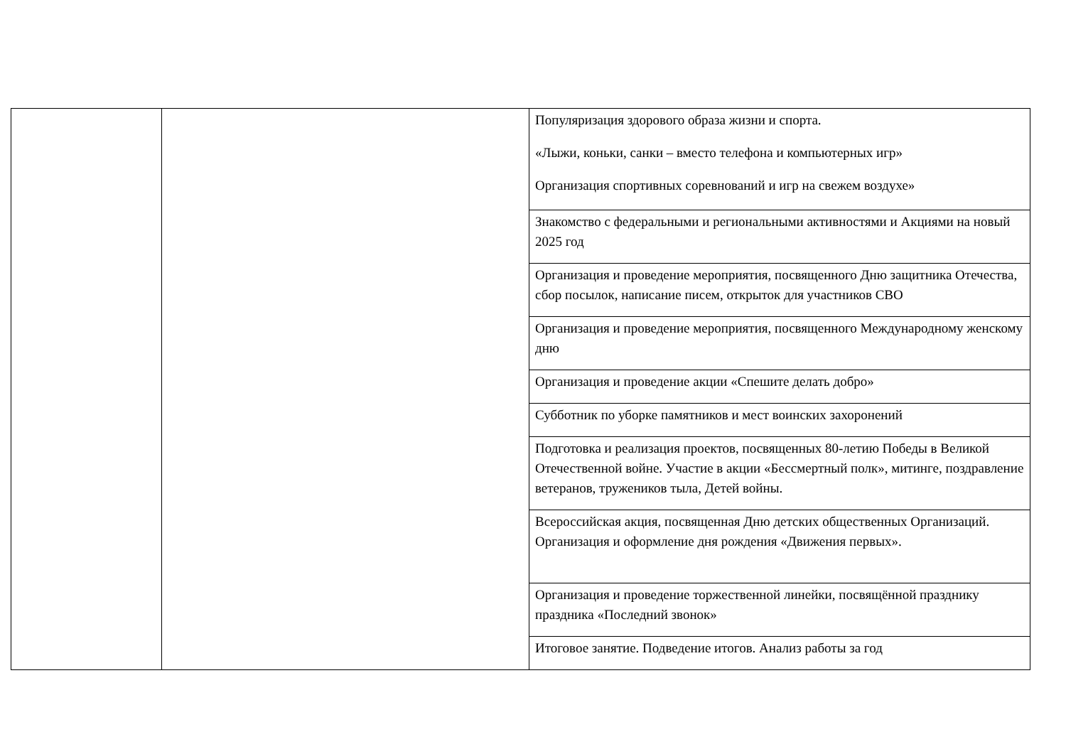| | | Популяризация здорового образа жизни и спорта. «Лыжи, коньки, санки – вместо телефона и компьютерных игр» Организация спортивных соревнований и игр на свежем воздухе» |
| | | Знакомство с федеральными и региональными активностями и Акциями на новый 2025 год |
| | | Организация и проведение мероприятия, посвященного Дню защитника Отечества, сбор посылок, написание писем, открыток для участников СВО |
| | | Организация и проведение мероприятия, посвященного Международному женскому дню |
| | | Организация и проведение акции «Спешите делать добро» |
| | | Субботник по уборке памятников и мест воинских захоронений |
| | | Подготовка и реализация проектов, посвященных 80-летию Победы в Великой Отечественной войне. Участие в акции «Бессмертный полк», митинге, поздравление ветеранов, тружеников тыла, Детей войны. |
| | | Всероссийская акция, посвященная Дню детских общественных Организаций. Организация и оформление дня рождения «Движения первых». |
| | | Организация и проведение торжественной линейки, посвящённой празднику праздника «Последний звонок» |
| | | Итоговое занятие. Подведение итогов. Анализ работы за год |